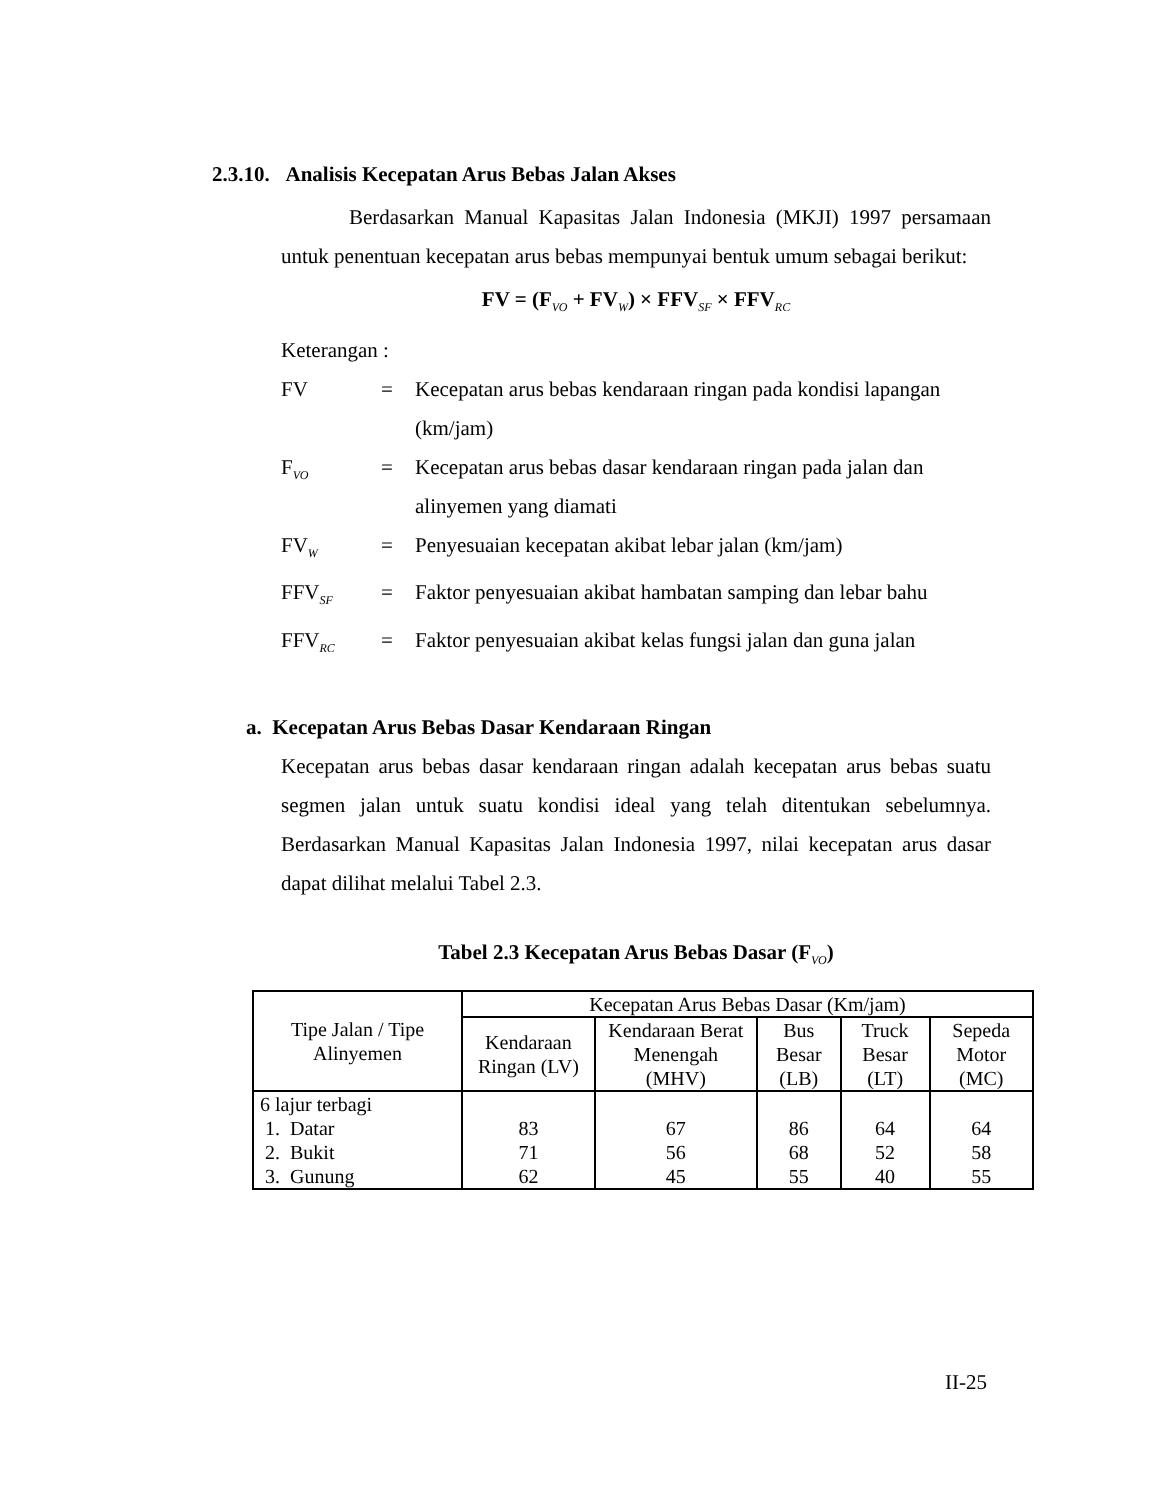2.3.10. Analisis Kecepatan Arus Bebas Jalan Akses
Berdasarkan Manual Kapasitas Jalan Indonesia (MKJI) 1997 persamaan untuk penentuan kecepatan arus bebas mempunyai bentuk umum sebagai berikut:
FV = (F<sub>VO</sub> + FV<sub>W</sub>) × FFV<sub>SF</sub> × FFV<sub>RC</sub>
Keterangan :
FV = Kecepatan arus bebas kendaraan ringan pada kondisi lapangan (km/jam)
F<sub>VO</sub>
= Kecepatan arus bebas dasar kendaraan ringan pada jalan dan alinyemen yang diamati
FV<sub>W</sub>
= Penyesuaian kecepatan akibat lebar jalan (km/jam)
FFV<sub>SF</sub>
= Faktor penyesuaian akibat hambatan samping dan lebar bahu
FFV<sub>RC</sub>
= Faktor penyesuaian akibat kelas fungsi jalan dan guna jalan
a. Kecepatan Arus Bebas Dasar Kendaraan Ringan
Kecepatan arus bebas dasar kendaraan ringan adalah kecepatan arus bebas suatu segmen jalan untuk suatu kondisi ideal yang telah ditentukan sebelumnya. Berdasarkan Manual Kapasitas Jalan Indonesia 1997, nilai kecepatan arus dasar dapat dilihat melalui Tabel 2.3.
Tabel 2.3 Kecepatan Arus Bebas Dasar (F<sub>VO</sub>)
| Tipe Jalan / Tipe Alinyemen | Kecepatan Arus Bebas Dasar (Km/jam) | | | | |
| --- | --- | --- | --- | --- | --- |
| | Kendaraan Ringan (LV) | Kendaraan Berat Menengah (MHV) | Bus Besar (LB) | Truck Besar (LT) | Sepeda Motor (MC) |
| 6 lajur terbagi 1. Datar 2. Bukit 3. Gunung | 83 71 62 | 67 56 45 | 86 68 55 | 64 52 40 | 64 58 55 |
II-25